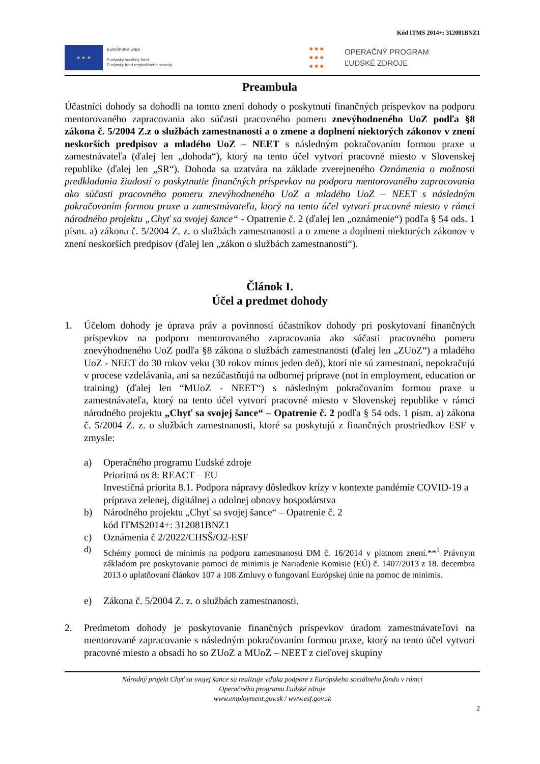Kód ITMS 2014+: 312081BNZ1
★ ★ ★
EURÓPSKA ÚNIA
Európsky sociálny fond
Európsky fond regionálneho rozvoja
●●●
●●●
●●●
OPERAČNÝ PROGRAM
ĽUDSKÉ ZDROJE
Preambula
Účastníci dohody sa dohodli na tomto znení dohody o poskytnutí finančných príspevkov na podporu mentorovaného zapracovania ako súčasti pracovného pomeru znevýhodneného UoZ podľa §8 zákona č. 5/2004 Z.z o službách zamestnanosti a o zmene a doplnení niektorých zákonov v znení neskorších predpisov a mladého UoZ – NEET s následným pokračovaním formou praxe u zamestnávateľa (ďalej len „dohoda“), ktorý na tento účel vytvorí pracovné miesto v Slovenskej republike (ďalej len „SR“). Dohoda sa uzatvára na základe zverejneného Oznámenia o možnosti predkladania žiadostí o poskytnutie finančných príspevkov na podporu mentorovaného zapracovania ako súčasti pracovného pomeru znevýhodneného UoZ a mladého UoZ – NEET s následným pokračovaním formou praxe u zamestnávateľa, ktorý na tento účel vytvorí pracovné miesto v rámci národného projektu „Chyť sa svojej šance“ - Opatrenie č. 2 (ďalej len „oznámenie“) podľa § 54 ods. 1 písm. a) zákona č. 5/2004 Z. z. o službách zamestnanosti a o zmene a doplnení niektorých zákonov v znení neskorších predpisov (ďalej len „zákon o službách zamestnanosti“).
Článok I.
Účel a predmet dohody
1. Účelom dohody je úprava práv a povinností účastníkov dohody pri poskytovaní finančných príspevkov na podporu mentorovaného zapracovania ako súčasti pracovného pomeru znevýhodneného UoZ podľa §8 zákona o službách zamestnanosti (ďalej len „ZUoZ“) a mladého UoZ - NEET do 30 rokov veku (30 rokov mínus jeden deň), ktorí nie sú zamestnaní, nepokračujú v procese vzdelávania, ani sa nezúčastňujú na odbornej príprave (not in employment, education or training) (ďalej len “MUoZ - NEET“) s následným pokračovaním formou praxe u zamestnávateľa, ktorý na tento účel vytvorí pracovné miesto v Slovenskej republike v rámci národného projektu „Chyť sa svojej šance“ – Opatrenie č. 2 podľa § 54 ods. 1 písm. a) zákona č. 5/2004 Z. z. o službách zamestnanosti, ktoré sa poskytujú z finančných prostriedkov ESF v zmysle:
a) Operačného programu Ľudské zdroje
Prioritná os 8: REACT – EU
Investičná priorita 8.1. Podpora nápravy dôsledkov krízy v kontexte pandémie COVID-19 a príprava zelenej, digitálnej a odolnej obnovy hospodárstva
b) Národného projektu „Chyť sa svojej šance“ – Opatrenie č. 2
kód ITMS2014+: 312081BNZ1
c) Oznámenia č 2/2022/CHSŠ/O2-ESF
d) Schémy pomoci de minimis na podporu zamestnanosti DM č. 16/2014 v platnom znení.**<sup>1</sup> Právnym základom pre poskytovanie pomoci de minimis je Nariadenie Komisie (EÚ) č. 1407/2013 z 18. decembra 2013 o uplatňovaní článkov 107 a 108 Zmluvy o fungovaní Európskej únie na pomoc de minimis.
e) Zákona č. 5/2004 Z. z. o službách zamestnanosti.
2. Predmetom dohody je poskytovanie finančných príspevkov úradom zamestnávateľovi na mentorované zapracovanie s následným pokračovaním formou praxe, ktorý na tento účel vytvorí pracovné miesto a obsadí ho so ZUoZ a MUoZ – NEET z cieľovej skupiny
Národný projekt Chyť sa svojej šance sa realizuje vďaka podpore z Európskeho sociálneho fondu v rámci
Operačného programu Ľudské zdroje
www.employment.gov.sk / www.esf.gov.sk
2